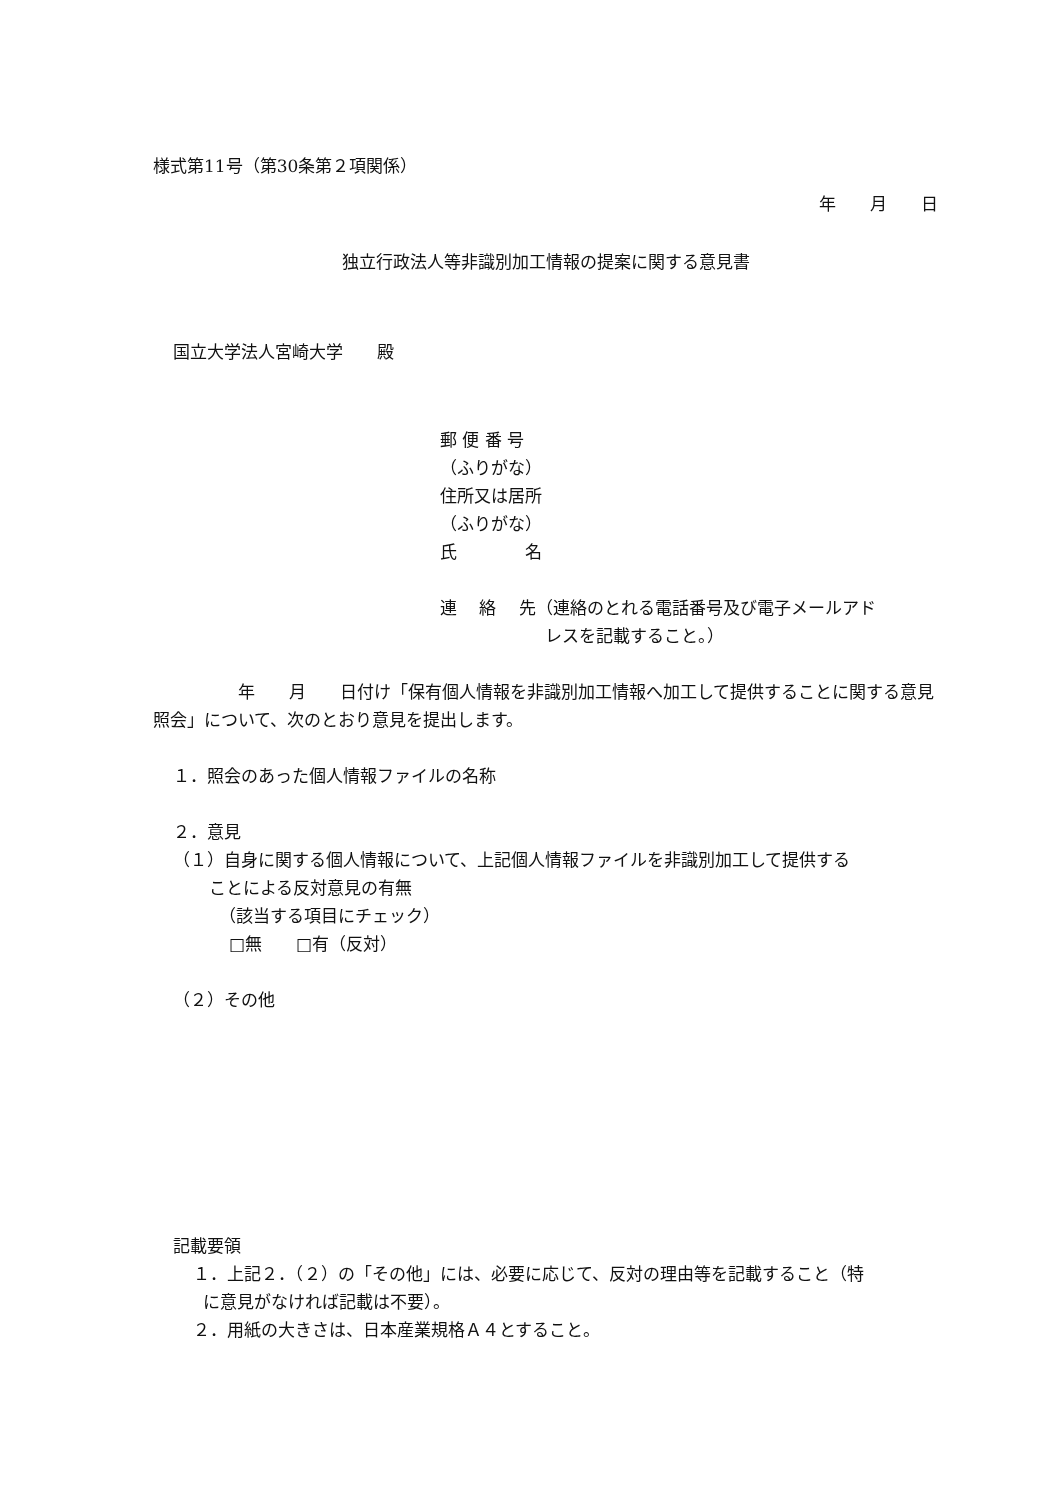様式第11号（第30条第２項関係）
年　　月　　日
独立行政法人等非識別加工情報の提案に関する意見書
国立大学法人宮崎大学　　殿
郵 便 番 号
（ふりがな）
住所又は居所
（ふりがな）
氏　　　　名
連　 絡　 先（連絡のとれる電話番号及び電子メールアド
レスを記載すること。）
　　　　　年　　月　　日付け「保有個人情報を非識別加工情報へ加工して提供することに関する意見照会」について、次のとおり意見を提出します。
１．照会のあった個人情報ファイルの名称
２．意見
（１）自身に関する個人情報について、上記個人情報ファイルを非識別加工して提供する
ことによる反対意見の有無
（該当する項目にチェック）
□無　　□有（反対）
（２）その他
記載要領
１．上記２．（２）の「その他」には、必要に応じて、反対の理由等を記載すること（特
に意見がなければ記載は不要）。
２．用紙の大きさは、日本産業規格Ａ４とすること。